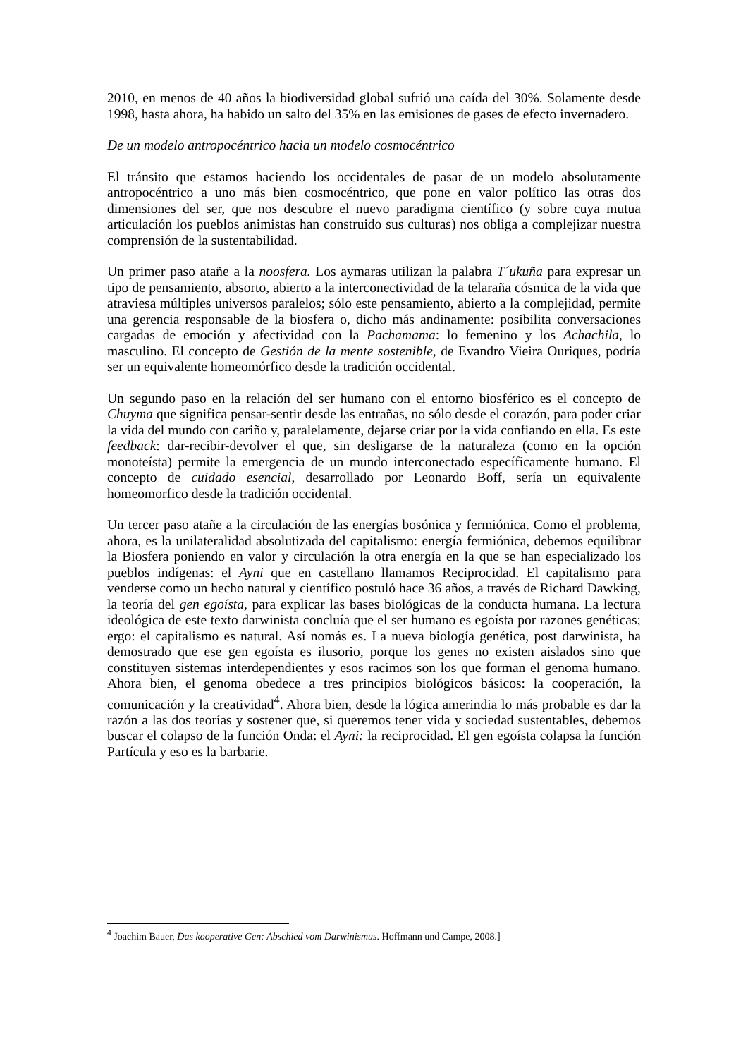2010, en menos de 40 años la biodiversidad global sufrió una caída del 30%. Solamente desde 1998, hasta ahora, ha habido un salto del 35% en las emisiones de gases de efecto invernadero.
De un modelo antropocéntrico hacia un modelo cosmocéntrico
El tránsito que estamos haciendo los occidentales de pasar de un modelo absolutamente antropocéntrico a uno más bien cosmocéntrico, que pone en valor político las otras dos dimensiones del ser, que nos descubre el nuevo paradigma científico (y sobre cuya mutua articulación los pueblos animistas han construido sus culturas) nos obliga a complejizar nuestra comprensión de la sustentabilidad.
Un primer paso atañe a la noosfera. Los aymaras utilizan la palabra T´ukuña para expresar un tipo de pensamiento, absorto, abierto a la interconectividad de la telaraña cósmica de la vida que atraviesa múltiples universos paralelos; sólo este pensamiento, abierto a la complejidad, permite una gerencia responsable de la biosfera o, dicho más andinamente: posibilita conversaciones cargadas de emoción y afectividad con la Pachamama: lo femenino y los Achachila, lo masculino. El concepto de Gestión de la mente sostenible, de Evandro Vieira Ouriques, podría ser un equivalente homeomórfico desde la tradición occidental.
Un segundo paso en la relación del ser humano con el entorno biosférico es el concepto de Chuyma que significa pensar-sentir desde las entrañas, no sólo desde el corazón, para poder criar la vida del mundo con cariño y, paralelamente, dejarse criar por la vida confiando en ella. Es este feedback: dar-recibir-devolver el que, sin desligarse de la naturaleza (como en la opción monoteísta) permite la emergencia de un mundo interconectado específicamente humano. El concepto de cuidado esencial, desarrollado por Leonardo Boff, sería un equivalente homeomorfico desde la tradición occidental.
Un tercer paso atañe a la circulación de las energías bosónica y fermiónica. Como el problema, ahora, es la unilateralidad absolutizada del capitalismo: energía fermiónica, debemos equilibrar la Biosfera poniendo en valor y circulación la otra energía en la que se han especializado los pueblos indígenas: el Ayni que en castellano llamamos Reciprocidad. El capitalismo para venderse como un hecho natural y científico postuló hace 36 años, a través de Richard Dawking, la teoría del gen egoísta, para explicar las bases biológicas de la conducta humana. La lectura ideológica de este texto darwinista concluía que el ser humano es egoísta por razones genéticas; ergo: el capitalismo es natural. Así nomás es. La nueva biología genética, post darwinista, ha demostrado que ese gen egoísta es ilusorio, porque los genes no existen aislados sino que constituyen sistemas interdependientes y esos racimos son los que forman el genoma humano. Ahora bien, el genoma obedece a tres principios biológicos básicos: la cooperación, la comunicación y la creatividad<sup>4</sup>. Ahora bien, desde la lógica amerindia lo más probable es dar la razón a las dos teorías y sostener que, si queremos tener vida y sociedad sustentables, debemos buscar el colapso de la función Onda: el Ayni: la reciprocidad. El gen egoísta colapsa la función Partícula y eso es la barbarie.
<sup>4</sup> Joachim Bauer, Das kooperative Gen: Abschied vom Darwinismus. Hoffmann und Campe, 2008.]